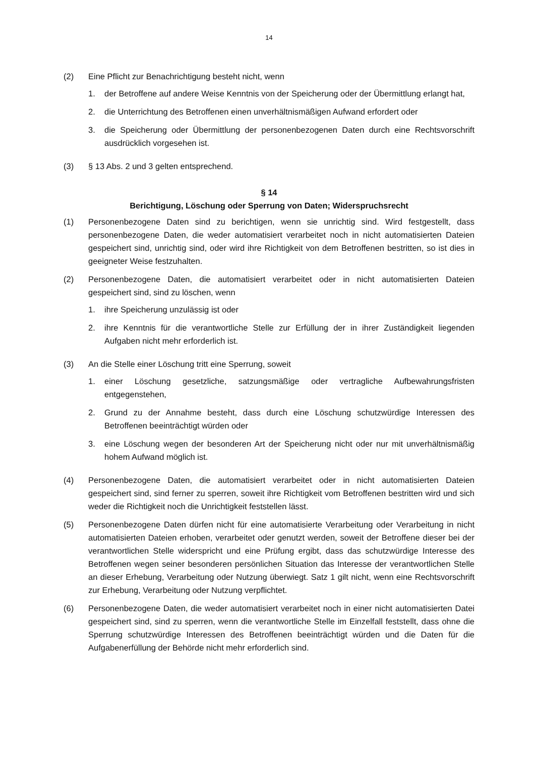14
(2) Eine Pflicht zur Benachrichtigung besteht nicht, wenn
1. der Betroffene auf andere Weise Kenntnis von der Speicherung oder der Übermitt­lung erlangt hat,
2. die Unterrichtung des Betroffenen einen unverhältnismäßigen Aufwand erfordert oder
3. die Speicherung oder Übermittlung der personenbezogenen Daten durch eine Rechtsvorschrift ausdrücklich vorgesehen ist.
(3) § 13 Abs. 2 und 3 gelten entsprechend.
§ 14
Berichtigung, Löschung oder Sperrung von Daten; Widerspruchsrecht
(1) Personenbezogene Daten sind zu berichtigen, wenn sie unrichtig sind. Wird festgestellt, dass personenbezogene Daten, die weder automatisiert verarbeitet noch in nicht auto­matisierten Dateien gespeichert sind, unrichtig sind, oder wird ihre Richtigkeit von dem Betroffenen bestritten, so ist dies in geeigneter Weise festzuhalten.
(2) Personenbezogene Daten, die automatisiert verarbeitet oder in nicht automatisierten Dateien gespeichert sind, sind zu löschen, wenn
1. ihre Speicherung unzulässig ist oder
2. ihre Kenntnis für die verantwortliche Stelle zur Erfüllung der in ihrer Zuständigkeit liegenden Aufgaben nicht mehr erforderlich ist.
(3) An die Stelle einer Löschung tritt eine Sperrung, soweit
1. einer Löschung gesetzliche, satzungsmäßige oder vertragliche Aufbewahrungsfris­ten entgegenstehen,
2. Grund zu der Annahme besteht, dass durch eine Löschung schutzwürdige Interes­sen des Betroffenen beeinträchtigt würden oder
3. eine Löschung wegen der besonderen Art der Speicherung nicht oder nur mit un­verhältnismäßig hohem Aufwand möglich ist.
(4) Personenbezogene Daten, die automatisiert verarbeitet oder in nicht automatisierten Dateien gespeichert sind, sind ferner zu sperren, soweit ihre Richtigkeit vom Betroffenen bestritten wird und sich weder die Richtigkeit noch die Unrichtigkeit feststellen lässt.
(5) Personenbezogene Daten dürfen nicht für eine automatisierte Verarbeitung oder Verar­beitung in nicht automatisierten Dateien erhoben, verarbeitet oder genutzt werden, so­weit der Betroffene dieser bei der verantwortlichen Stelle widerspricht und eine Prüfung ergibt, dass das schutzwürdige Interesse des Betroffenen wegen seiner besonderen per­sönlichen Situation das Interesse der verantwortlichen Stelle an dieser Erhebung, Verar­beitung oder Nutzung überwiegt. Satz 1 gilt nicht, wenn eine Rechtsvorschrift zur Erhe­bung, Verarbeitung oder Nutzung verpflichtet.
(6) Personenbezogene Daten, die weder automatisiert verarbeitet noch in einer nicht auto­matisierten Datei gespeichert sind, sind zu sperren, wenn die verantwortliche Stelle im Einzelfall feststellt, dass ohne die Sperrung schutzwürdige Interessen des Betroffenen beeinträchtigt würden und die Daten für die Aufgabenerfüllung der Behörde nicht mehr erforderlich sind.